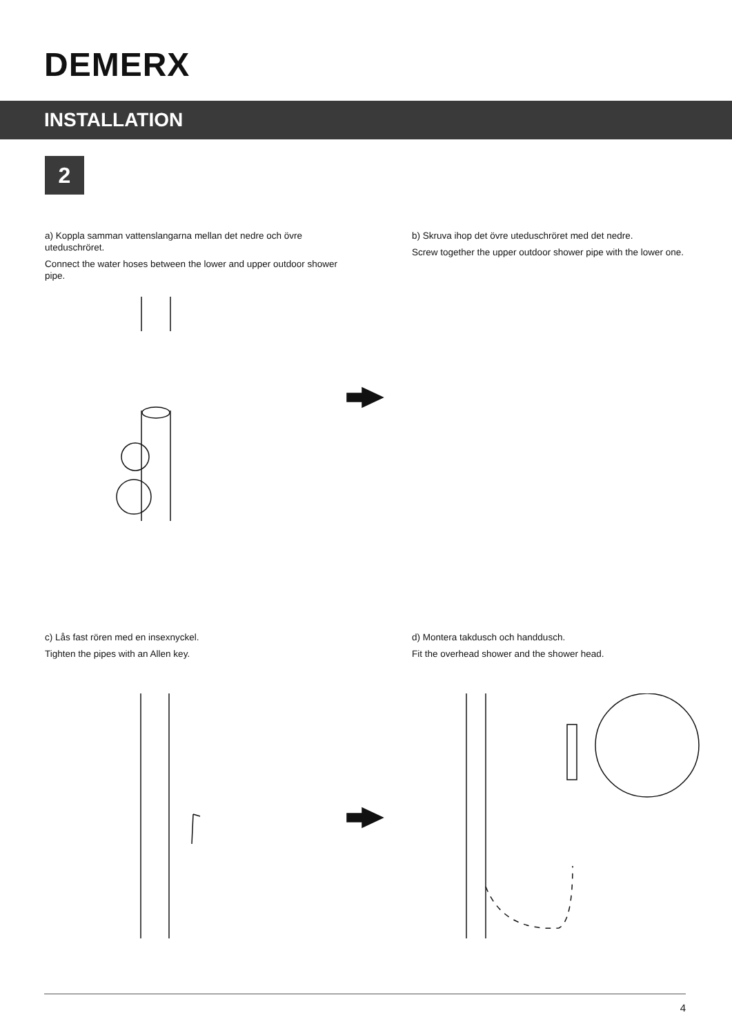DEMERX
INSTALLATION
2
a) Koppla samman vattenslangarna mellan det nedre och övre uteduschröret.
Connect the water hoses between the lower and upper outdoor shower pipe.
b) Skruva ihop det övre uteduschröret med det nedre.
Screw together the upper outdoor shower pipe with the lower one.
c) Lås fast rören med en insexnyckel.
Tighten the pipes with an Allen key.
d) Montera takdusch och handdusch.
Fit the overhead shower and the shower head.
4